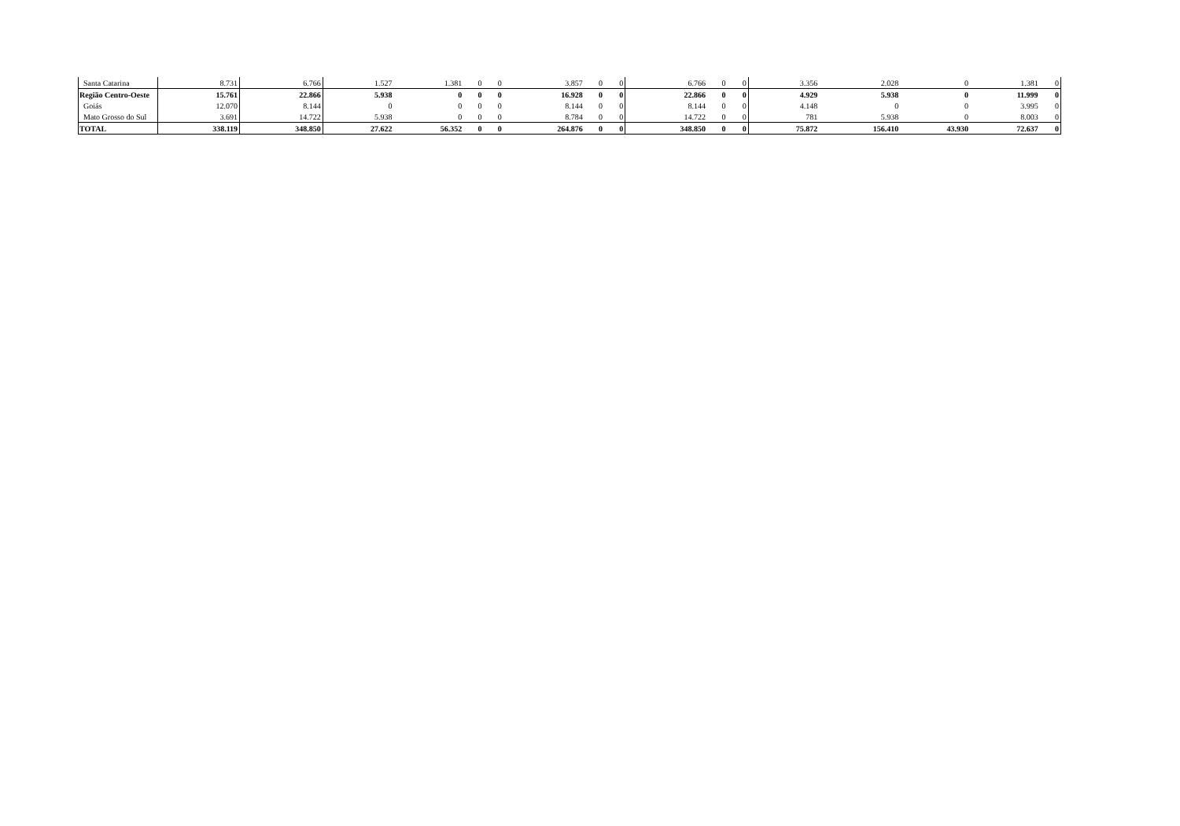| Santa Catarina | 8.731 | 6.766 | 1.527 | 1.381 | 0 | 0 | 3.857 | 0 | 0 | 6.766 | 0 | 0 | 3.356 | 2.028 | 0 | 1.381 | 0 |
| Região Centro-Oeste | 15.761 | 22.866 | 5.938 | 0 | 0 | 0 | 16.928 | 0 | 0 | 22.866 | 0 | 0 | 4.929 | 5.938 | 0 | 11.999 | 0 |
| Goiás | 12.070 | 8.144 | 0 | 0 | 0 | 0 | 8.144 | 0 | 0 | 8.144 | 0 | 0 | 4.148 | 0 | 0 | 3.995 | 0 |
| Mato Grosso do Sul | 3.691 | 14.722 | 5.938 | 0 | 0 | 0 | 8.784 | 0 | 0 | 14.722 | 0 | 0 | 781 | 5.938 | 0 | 8.003 | 0 |
| TOTAL | 338.119 | 348.850 | 27.622 | 56.352 | 0 | 0 | 264.876 | 0 | 0 | 348.850 | 0 | 0 | 75.872 | 156.410 | 43.930 | 72.637 | 0 |